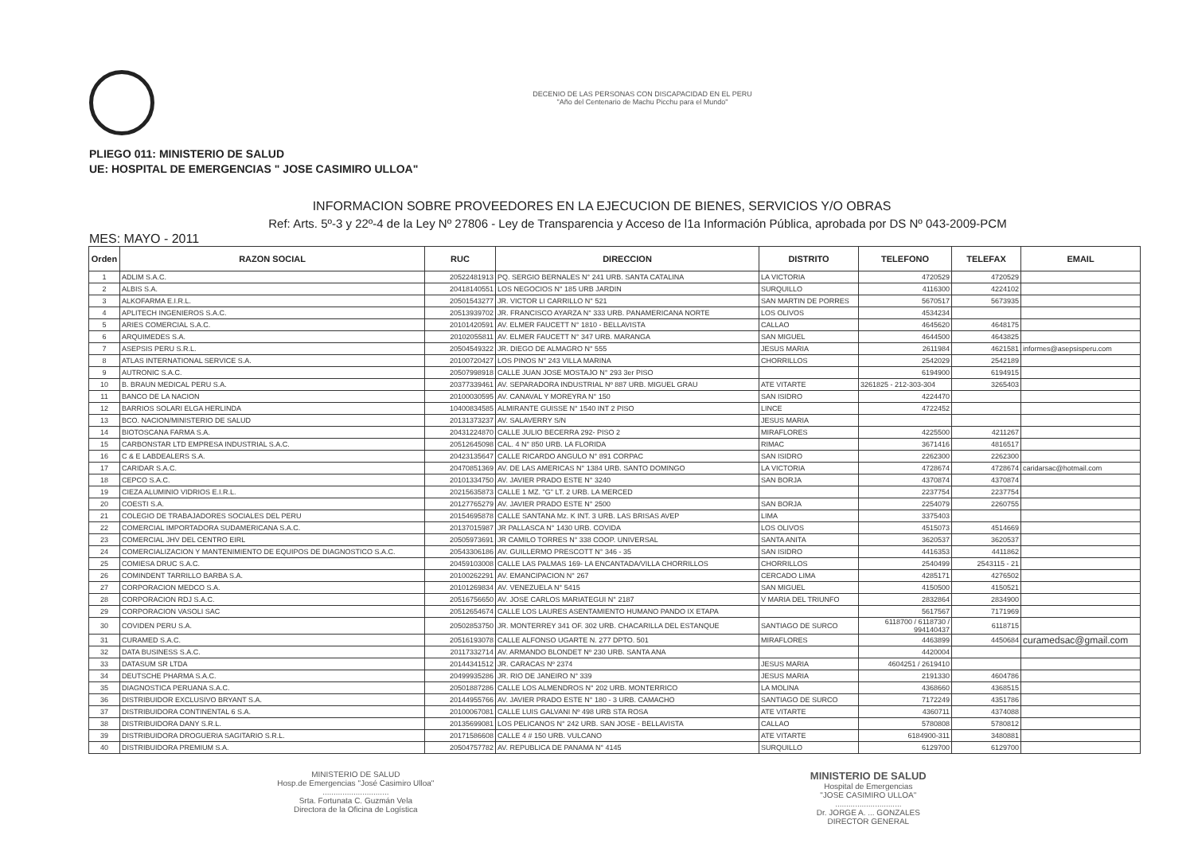DECENIO DE LAS PERSONAS CON DISCAPACIDAD EN EL PERU
"Año del Centenario de Machu Picchu para el Mundo"
PLIEGO 011: MINISTERIO DE SALUD
UE: HOSPITAL DE EMERGENCIAS " JOSE CASIMIRO ULLOA"
INFORMACION SOBRE PROVEEDORES EN LA EJECUCION DE BIENES, SERVICIOS Y/O OBRAS
Ref: Arts. 5º-3 y 22º-4 de la Ley Nº 27806 - Ley de Transparencia y Acceso de l1a Información Pública, aprobada por DS Nº 043-2009-PCM
MES: MAYO - 2011
| Orden | RAZON SOCIAL | RUC | DIRECCION | DISTRITO | TELEFONO | TELEFAX | EMAIL |
| --- | --- | --- | --- | --- | --- | --- | --- |
| 1 | ADLIM S.A.C. | 20522481913 | PQ. SERGIO BERNALES N° 241 URB. SANTA CATALINA | LA VICTORIA | 4720529 | 4720529 | |
| 2 | ALBIS S.A. | 20418140551 | LOS NEGOCIOS N° 185 URB JARDIN | SURQUILLO | 4116300 | 4224102 | |
| 3 | ALKOFARMA E.I.R.L. | 20501543277 | JR. VICTOR LI CARRILLO N° 521 | SAN MARTIN DE PORRES | 5670517 | 5673935 | |
| 4 | APLITECH INGENIEROS S.A.C. | 20513939702 | JR. FRANCISCO AYARZA N° 333 URB. PANAMERICANA NORTE | LOS OLIVOS | 4534234 | | |
| 5 | ARIES COMERCIAL S.A.C. | 20101420591 | AV. ELMER FAUCETT N° 1810 - BELLAVISTA | CALLAO | 4645620 | 4648175 | |
| 6 | ARQUIMEDES S.A. | 20102055811 | AV. ELMER FAUCETT N° 347 URB. MARANGA | SAN MIGUEL | 4644500 | 4643825 | |
| 7 | ASEPSIS PERU S.R.L. | 20504549322 | JR. DIEGO DE ALMAGRO N° 555 | JESUS MARIA | 2611984 | 4621581 | informes@asepsisperu.com |
| 8 | ATLAS INTERNATIONAL SERVICE S.A. | 20100720427 | LOS PINOS N° 243 VILLA MARINA | CHORRILLOS | 2542029 | 2542189 | |
| 9 | AUTRONIC S.A.C. | 20507998918 | CALLE JUAN JOSE MOSTAJO N° 293 3er PISO | | 6194900 | 6194915 | |
| 10 | B. BRAUN MEDICAL PERU S.A. | 20377339461 | AV. SEPARADORA INDUSTRIAL Nº 887 URB. MIGUEL GRAU | ATE VITARTE | 3261825 - 212-303-304 | 3265403 | |
| 11 | BANCO DE LA NACION | 20100030595 | AV. CANAVAL Y MOREYRA N° 150 | SAN ISIDRO | 4224470 | | |
| 12 | BARRIOS SOLARI ELGA HERLINDA | 10400834585 | ALMIRANTE GUISSE N° 1540 INT 2 PISO | LINCE | 4722452 | | |
| 13 | BCO. NACION/MINISTERIO DE SALUD | 20131373237 | AV. SALAVERRY S/N | JESUS MARIA | | | |
| 14 | BIOTOSCANA FARMA S.A. | 20431224870 | CALLE JULIO BECERRA 292- PISO 2 | MIRAFLORES | 4225500 | 4211267 | |
| 15 | CARBONSTAR LTD EMPRESA INDUSTRIAL S.A.C. | 20512645098 | CAL. 4 N° 850 URB. LA FLORIDA | RIMAC | 3671416 | 4816517 | |
| 16 | C & E LABDEALERS S.A. | 20423135647 | CALLE RICARDO ANGULO N° 891 CORPAC | SAN ISIDRO | 2262300 | 2262300 | |
| 17 | CARIDAR S.A.C. | 20470851369 | AV. DE LAS AMERICAS N° 1384 URB. SANTO DOMINGO | LA VICTORIA | 4728674 | 4728674 | caridarsac@hotmail.com |
| 18 | CEPCO S.A.C. | 20101334750 | AV. JAVIER PRADO ESTE N° 3240 | SAN BORJA | 4370874 | 4370874 | |
| 19 | CIEZA ALUMINIO VIDRIOS E.I.R.L. | 20215635873 | CALLE 1 MZ. "G" LT. 2 URB. LA MERCED | | 2237754 | 2237754 | |
| 20 | COESTI S.A. | 20127765279 | AV. JAVIER PRADO ESTE N° 2500 | SAN BORJA | 2254079 | 2260755 | |
| 21 | COLEGIO DE TRABAJADORES SOCIALES DEL PERU | 20154695878 | CALLE SANTANA Mz. K INT. 3 URB. LAS BRISAS AVEP | LIMA | 3375403 | | |
| 22 | COMERCIAL IMPORTADORA SUDAMERICANA S.A.C. | 20137015987 | JR PALLASCA N° 1430 URB. COVIDA | LOS OLIVOS | 4515073 | 4514669 | |
| 23 | COMERCIAL JHV DEL CENTRO EIRL | 20505973691 | JR CAMILO TORRES N° 338 COOP. UNIVERSAL | SANTA ANITA | 3620537 | 3620537 | |
| 24 | COMERCIALIZACION Y MANTENIMIENTO DE EQUIPOS DE DIAGNOSTICO S.A.C. | 20543306186 | AV. GUILLERMO PRESCOTT N° 346 - 35 | SAN ISIDRO | 4416353 | 4411862 | |
| 25 | COMIESA DRUC S.A.C. | 20459103008 | CALLE LAS PALMAS 169- LA ENCANTADA/VILLA CHORRILLOS | CHORRILLOS | 2540499 | 2543115 - 21 | |
| 26 | COMINDENT TARRILLO BARBA S.A. | 20100262291 | AV. EMANCIPACION N° 267 | CERCADO LIMA | 4285171 | 4276502 | |
| 27 | CORPORACION MEDCO S.A. | 20101269834 | AV. VENEZUELA N° 5415 | SAN MIGUEL | 4150500 | 4150521 | |
| 28 | CORPORACION RDJ S.A.C. | 20516756650 | AV. JOSE CARLOS MARIATEGUI N° 2187 | V MARIA DEL TRIUNFO | 2832864 | 2834900 | |
| 29 | CORPORACION VASOLI SAC | 20512654674 | CALLE LOS LAURES ASENTAMIENTO HUMANO PANDO IX ETAPA | | 5617567 | 7171969 | |
| 30 | COVIDEN PERU S.A. | 20502853750 | JR. MONTERREY 341 OF. 302 URB. CHACARILLA DEL ESTANQUE | SANTIAGO DE SURCO | 6118700 / 6118730 / 994140437 | 6118715 | |
| 31 | CURAMED S.A.C. | 20516193078 | CALLE ALFONSO UGARTE N. 277 DPTO. 501 | MIRAFLORES | 4463899 | 4450684 | curamedsac@gmail.com |
| 32 | DATA BUSINESS S.A.C. | 20117332714 | AV. ARMANDO BLONDET Nº 230 URB. SANTA ANA | | 4420004 | | |
| 33 | DATASUM SR LTDA | 20144341512 | JR. CARACAS Nº 2374 | JESUS MARIA | 4604251 / 2619410 | | |
| 34 | DEUTSCHE PHARMA S.A.C. | 20499935286 | JR. RIO DE JANEIRO N° 339 | JESUS MARIA | 2191330 | 4604786 | |
| 35 | DIAGNOSTICA PERUANA S.A.C. | 20501887286 | CALLE LOS ALMENDROS N° 202 URB. MONTERRICO | LA MOLINA | 4368660 | 4368515 | |
| 36 | DISTRIBUIDOR EXCLUSIVO BRYANT S.A. | 20144955766 | AV. JAVIER PRADO ESTE N° 180 - 3 URB. CAMACHO | SANTIAGO DE SURCO | 7172249 | 4351786 | |
| 37 | DISTRIBUIDORA CONTINENTAL 6 S.A. | 20100067081 | CALLE LUIS GALVANI Nº 498 URB STA ROSA | ATE VITARTE | 4360711 | 4374088 | |
| 38 | DISTRIBUIDORA DANY S.R.L. | 20135699081 | LOS PELICANOS N° 242 URB. SAN JOSE - BELLAVISTA | CALLAO | 5780808 | 5780812 | |
| 39 | DISTRIBUIDORA DROGUERIA SAGITARIO S.R.L. | 20171586608 | CALLE 4 # 150 URB. VULCANO | ATE VITARTE | 6184900-311 | 3480881 | |
| 40 | DISTRIBUIDORA PREMIUM S.A. | 20504757782 | AV. REPUBLICA DE PANAMA N° 4145 | SURQUILLO | 6129700 | 6129700 | |
MINISTERIO DE SALUD
Hosp.de Emergencias "José Casimiro Ulloa"
..............................
Srta. Fortunata C. Guzmán Vela
Directora de la Oficina de Logística
MINISTERIO DE SALUD
Hospital de Emergencias
"JOSE CASIMIRO ULLOA"
..............................
Dr. JORGE A. ... GONZALES
DIRECTOR GENERAL